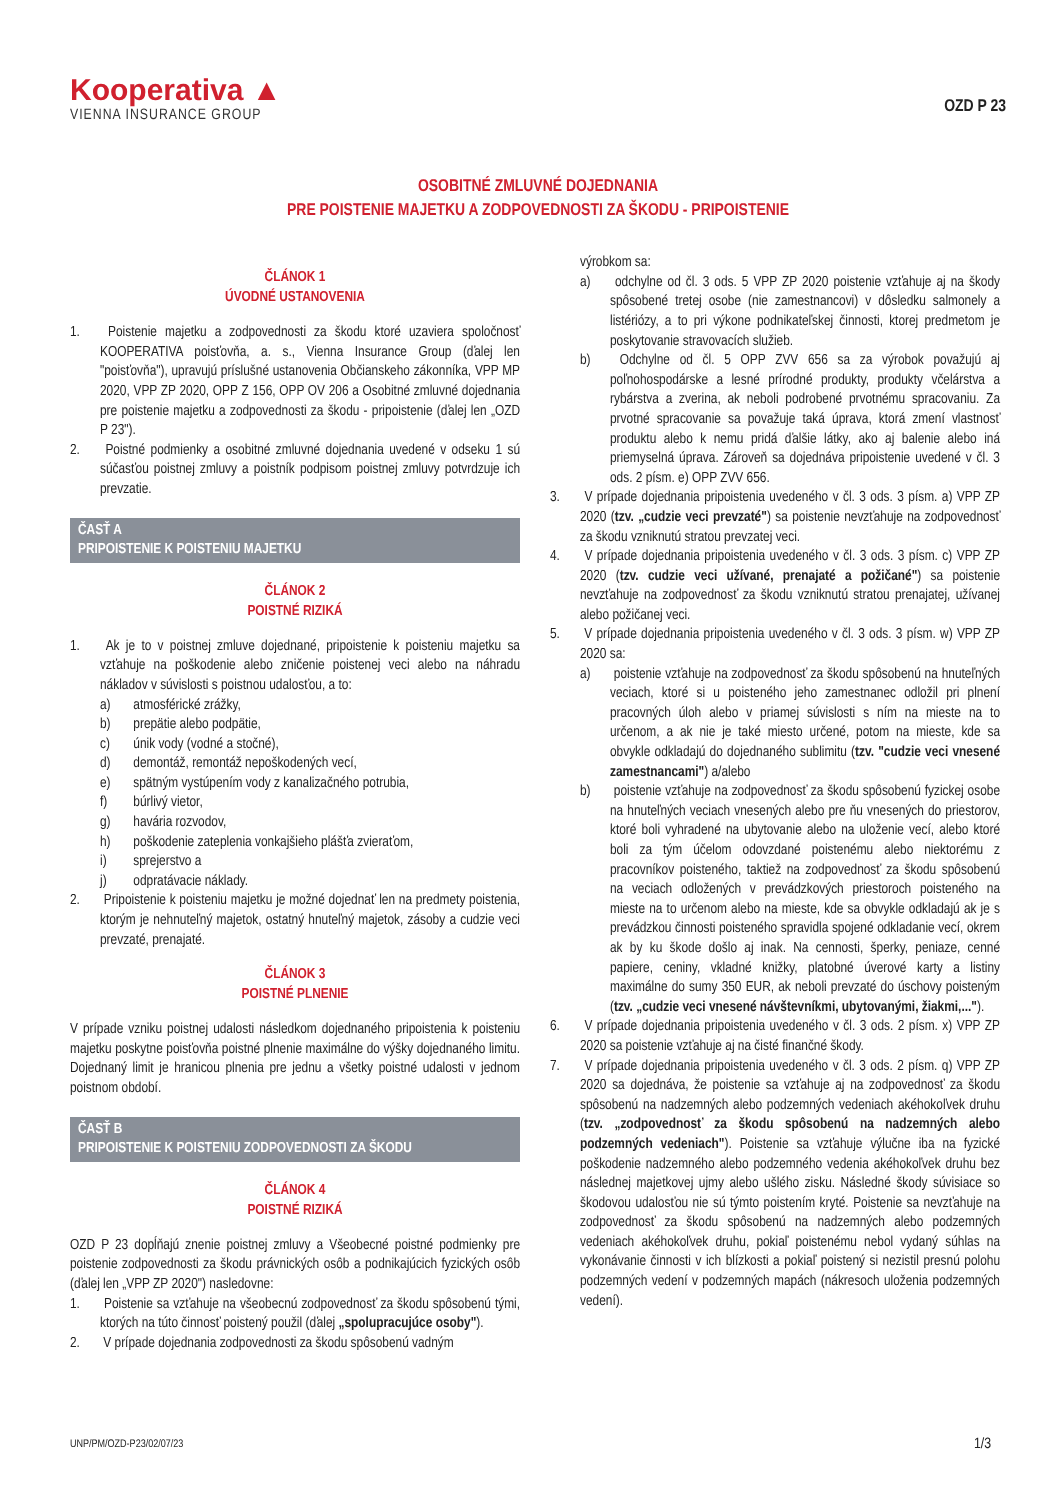Kooperativa ▲
VIENNA INSURANCE GROUP
OZD P 23
OSOBITNÉ ZMLUVNÉ DOJEDNANIA
PRE POISTENIE MAJETKU A ZODPOVEDNOSTI ZA ŠKODU - PRIPOISTENIE
ČLÁNOK 1
ÚVODNÉ USTANOVENIA
1. Poistenie majetku a zodpovednosti za škodu ktoré uzaviera spoločnosť KOOPERATIVA poisťovňa, a. s., Vienna Insurance Group (ďalej len "poisťovňa"), upravujú príslušné ustanovenia Občianskeho zákonníka, VPP MP 2020, VPP ZP 2020, OPP Z 156, OPP OV 206 a Osobitné zmluvné dojednania pre poistenie majetku a zodpovednosti za škodu - pripoistenie (ďalej len „OZD P 23").
2. Poistné podmienky a osobitné zmluvné dojednania uvedené v odseku 1 sú súčasťou poistnej zmluvy a poistník podpisom poistnej zmluvy potvrdzuje ich prevzatie.
ČASŤ A
PRIPOISTENIE K POISTENIU MAJETKU
ČLÁNOK 2
POISTNÉ RIZIKÁ
1. Ak je to v poistnej zmluve dojednané, pripoistenie k poisteniu majetku sa vzťahuje na poškodenie alebo zničenie poistenej veci alebo na náhradu nákladov v súvislosti s poistnou udalosťou, a to:
a) atmosférické zrážky,
b) prepätie alebo podpätie,
c) únik vody (vodné a stočné),
d) demontáž, remontáž nepoškodených vecí,
e) spätným vystúpením vody z kanalizačného potrubia,
f) búrlivý vietor,
g) havária rozvodov,
h) poškodenie zateplenia vonkajšieho plášťa zvieraťom,
i) sprejerstvo a
j) odpratávacie náklady.
2. Pripoistenie k poisteniu majetku je možné dojednať len na predmety poistenia, ktorým je nehnuteľný majetok, ostatný hnuteľný majetok, zásoby a cudzie veci prevzaté, prenajaté.
ČLÁNOK 3
POISTNÉ PLNENIE
V prípade vzniku poistnej udalosti následkom dojednaného pripoistenia k poisteniu majetku poskytne poisťovňa poistné plnenie maximálne do výšky dojednaného limitu. Dojednaný limit je hranicou plnenia pre jednu a všetky poistné udalosti v jednom poistnom období.
ČASŤ B
PRIPOISTENIE K POISTENIU ZODPOVEDNOSTI ZA ŠKODU
ČLÁNOK 4
POISTNÉ RIZIKÁ
OZD P 23 dopĺňajú znenie poistnej zmluvy a Všeobecné poistné podmienky pre poistenie zodpovednosti za škodu právnických osôb a podnikajúcich fyzických osôb (ďalej len „VPP ZP 2020") nasledovne:
1. Poistenie sa vzťahuje na všeobecnú zodpovednosť za škodu spôsobenú tými, ktorých na túto činnosť poistený použil (ďalej „spolupracujúce osoby").
2. V prípade dojednania zodpovednosti za škodu spôsobenú vadným
výrobkom sa:
a) odchylne od čl. 3 ods. 5 VPP ZP 2020 poistenie vzťahuje aj na škody spôsobené tretej osobe (nie zamestnancovi) v dôsledku salmonely a listériózy, a to pri výkone podnikateľskej činnosti, ktorej predmetom je poskytovanie stravovacích služieb.
b) Odchylne od čl. 5 OPP ZVV 656 sa za výrobok považujú aj poľnohospodárske a lesné prírodné produkty, produkty včelárstva a rybárstva a zverina, ak neboli podrobené prvotnému spracovaniu. Za prvotné spracovanie sa považuje taká úprava, ktorá zmení vlastnosť produktu alebo k nemu pridá ďalšie látky, ako aj balenie alebo iná priemyselná úprava. Zároveň sa dojednáva pripoistenie uvedené v čl. 3 ods. 2 písm. e) OPP ZVV 656.
3. V prípade dojednania pripoistenia uvedeného v čl. 3 ods. 3 písm. a) VPP ZP 2020 (tzv. „cudzie veci prevzaté") sa poistenie nevzťahuje na zodpovednosť za škodu vzniknutú stratou prevzatej veci.
4. V prípade dojednania pripoistenia uvedeného v čl. 3 ods. 3 písm. c) VPP ZP 2020 (tzv. cudzie veci užívané, prenajaté a požičané") sa poistenie nevzťahuje na zodpovednosť za škodu vzniknutú stratou prenajatej, užívanej alebo požičanej veci.
5. V prípade dojednania pripoistenia uvedeného v čl. 3 ods. 3 písm. w) VPP ZP 2020 sa:
a) poistenie vzťahuje na zodpovednosť za škodu spôsobenú na hnuteľných veciach, ktoré si u poisteného jeho zamestnanec odložil pri plnení pracovných úloh alebo v priamej súvislosti s ním na mieste na to určenom, a ak nie je také miesto určené, potom na mieste, kde sa obvykle odkladajú do dojednaného sublimitu (tzv. "cudzie veci vnesené zamestnancami") a/alebo
b) poistenie vzťahuje na zodpovednosť za škodu spôsobenú fyzickej osobe na hnuteľných veciach vnesených alebo pre ňu vnesených do priestorov, ktoré boli vyhradené na ubytovanie alebo na uloženie vecí, alebo ktoré boli za tým účelom odovzdané poistenému alebo niektorému z pracovníkov poisteného, taktiež na zodpovednosť za škodu spôsobenú na veciach odložených v prevádzkových priestoroch poisteného na mieste na to určenom alebo na mieste, kde sa obvykle odkladajú ak je s prevádzkou činnosti poisteného spravidla spojené odkladanie vecí, okrem ak by ku škode došlo aj inak. Na cennosti, šperky, peniaze, cenné papiere, ceniny, vkladné knižky, platobné úverové karty a listiny maximálne do sumy 350 EUR, ak neboli prevzaté do úschovy poisteným (tzv. „cudzie veci vnesené návštevníkmi, ubytovanými, žiakmi,...").
6. V prípade dojednania pripoistenia uvedeného v čl. 3 ods. 2 písm. x) VPP ZP 2020 sa poistenie vzťahuje aj na čisté finančné škody.
7. V prípade dojednania pripoistenia uvedeného v čl. 3 ods. 2 písm. q) VPP ZP 2020 sa dojednáva, že poistenie sa vzťahuje aj na zodpovednosť za škodu spôsobenú na nadzemných alebo podzemných vedeniach akéhokoľvek druhu (tzv. „zodpovednosť za škodu spôsobenú na nadzemných alebo podzemných vedeniach"). Poistenie sa vzťahuje výlučne iba na fyzické poškodenie nadzemného alebo podzemného vedenia akéhokoľvek druhu bez následnej majetkovej ujmy alebo ušlého zisku. Následné škody súvisiace so škodovou udalosťou nie sú týmto poistením kryté. Poistenie sa nevzťahuje na zodpovednosť za škodu spôsobenú na nadzemných alebo podzemných vedeniach akéhokoľvek druhu, pokiaľ poistenému nebol vydaný súhlas na vykonávanie činnosti v ich blízkosti a pokiaľ poistený si nezistil presnú polohu podzemných vedení v podzemných mapách (nákresoch uloženia podzemných vedení).
UNP/PM/OZD-P23/02/07/23 1/3